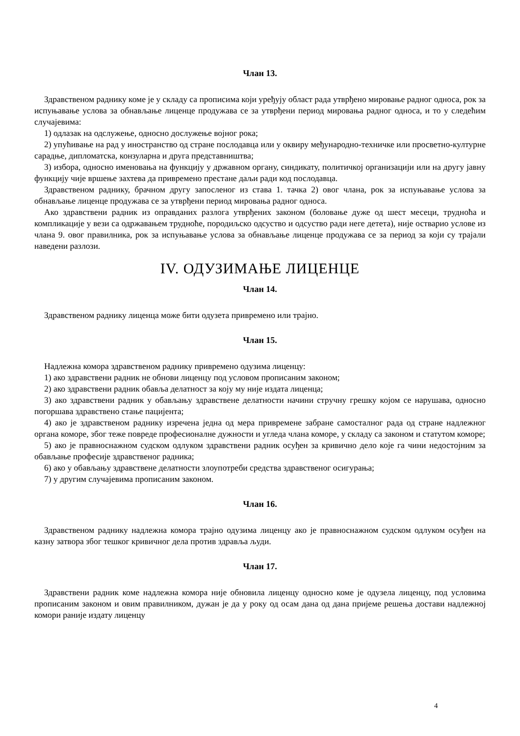Члан 13.
Здравственом раднику коме је у складу са прописима који уређују област рада утврђено мировање радног односа, рок за испуњавање услова за обнављање лиценце продужава се за утврђени период мировања радног односа, и то у следећим случајевима:
1) одлазак на одслужење, односно дослужење војног рока;
2) упућивање на рад у иностранство од стране послодавца или у оквиру међународно-техничке или просветно-културне сарадње, дипломатска, конзуларна и друга представништва;
3) избора, односно именовања на функцију у државном органу, синдикату, политичкој организацији или на другу јавну функцију чије вршење захтева да привремено престане даљи ради код послодавца.
Здравственом раднику, брачном другу запосленог из става 1. тачка 2) овог члана, рок за испуњавање услова за обнављање лиценце продужава се за утврђени период мировања радног односа.
Ако здравствени радник из оправданих разлога утврђених законом (боловање дуже од шест месеци, трудноћа и компликације у вези са одржавањем трудноће, породиљско одсуство и одсуство ради неге детета), није остварио услове из члана 9. овог правилника, рок за испуњавање услова за обнављање лиценце продужава се за период за који су трајали наведени разлози.
IV. ОДУЗИМАЊЕ ЛИЦЕНЦЕ
Члан 14.
Здравственом раднику лиценца може бити одузета привремено или трајно.
Члан 15.
Надлежна комора здравственом раднику привремено одузима лиценцу:
1) ако здравствени радник не обнови лиценцу под условом прописаним законом;
2) ако здравствени радник обавља делатност за коју му није издата лиценца;
3) ако здравствени радник у обављању здравствене делатности начини стручну грешку којом се нарушава, односно погоршава здравствено стање пацијента;
4) ако је здравственом раднику изречена једна од мера привремене забране самосталног рада од стране надлежног органа коморе, због теже повреде професионалне дужности и угледа члана коморе, у складу са законом и статутом коморе;
5) ако је правноснажном судском одлуком здравствени радник осуђен за кривично дело које га чини недостојним за обављање професије здравственог радника;
6) ако у обављању здравствене делатности злоупотреби средства здравственог осигурања;
7) у другим случајевима прописаним законом.
Члан 16.
Здравственом раднику надлежна комора трајно одузима лиценцу ако је правноснажном судском одлуком осуђен на казну затвора због тешког кривичног дела против здравља људи.
Члан 17.
Здравствени радник коме надлежна комора није обновила лиценцу односно коме је одузела лиценцу, под условима прописаним законом и овим правилником, дужан је да у року од осам дана од дана пријеме решења достави надлежној комори раније издату лиценцу
4